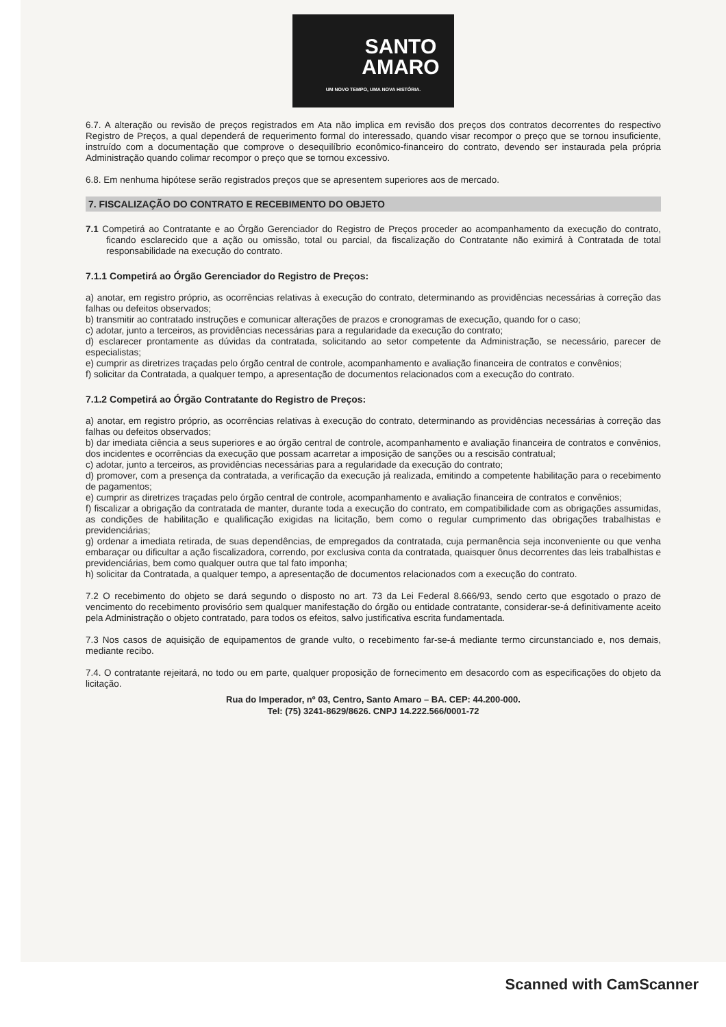SANTO
AMARO
UM NOVO TEMPO, UMA NOVA HISTÓRIA.
6.7. A alteração ou revisão de preços registrados em Ata não implica em revisão dos preços dos contratos decorrentes do respectivo Registro de Preços, a qual dependerá de requerimento formal do interessado, quando visar recompor o preço que se tornou insuficiente, instruído com a documentação que comprove o desequilíbrio econômico-financeiro do contrato, devendo ser instaurada pela própria Administração quando colimar recompor o preço que se tornou excessivo.
6.8. Em nenhuma hipótese serão registrados preços que se apresentem superiores aos de mercado.
7. FISCALIZAÇÃO DO CONTRATO E RECEBIMENTO DO OBJETO
7.1 Competirá ao Contratante e ao Órgão Gerenciador do Registro de Preços proceder ao acompanhamento da execução do contrato, ficando esclarecido que a ação ou omissão, total ou parcial, da fiscalização do Contratante não eximirá à Contratada de total responsabilidade na execução do contrato.
7.1.1 Competirá ao Órgão Gerenciador do Registro de Preços:
a) anotar, em registro próprio, as ocorrências relativas à execução do contrato, determinando as providências necessárias à correção das falhas ou defeitos observados;
b) transmitir ao contratado instruções e comunicar alterações de prazos e cronogramas de execução, quando for o caso;
c) adotar, junto a terceiros, as providências necessárias para a regularidade da execução do contrato;
d) esclarecer prontamente as dúvidas da contratada, solicitando ao setor competente da Administração, se necessário, parecer de especialistas;
e) cumprir as diretrizes traçadas pelo órgão central de controle, acompanhamento e avaliação financeira de contratos e convênios;
f) solicitar da Contratada, a qualquer tempo, a apresentação de documentos relacionados com a execução do contrato.
7.1.2 Competirá ao Órgão Contratante do Registro de Preços:
a) anotar, em registro próprio, as ocorrências relativas à execução do contrato, determinando as providências necessárias à correção das falhas ou defeitos observados;
b) dar imediata ciência a seus superiores e ao órgão central de controle, acompanhamento e avaliação financeira de contratos e convênios, dos incidentes e ocorrências da execução que possam acarretar a imposição de sanções ou a rescisão contratual;
c) adotar, junto a terceiros, as providências necessárias para a regularidade da execução do contrato;
d) promover, com a presença da contratada, a verificação da execução já realizada, emitindo a competente habilitação para o recebimento de pagamentos;
e) cumprir as diretrizes traçadas pelo órgão central de controle, acompanhamento e avaliação financeira de contratos e convênios;
f) fiscalizar a obrigação da contratada de manter, durante toda a execução do contrato, em compatibilidade com as obrigações assumidas, as condições de habilitação e qualificação exigidas na licitação, bem como o regular cumprimento das obrigações trabalhistas e previdenciárias;
g) ordenar a imediata retirada, de suas dependências, de empregados da contratada, cuja permanência seja inconveniente ou que venha embaraçar ou dificultar a ação fiscalizadora, correndo, por exclusiva conta da contratada, quaisquer ônus decorrentes das leis trabalhistas e previdenciárias, bem como qualquer outra que tal fato imponha;
h) solicitar da Contratada, a qualquer tempo, a apresentação de documentos relacionados com a execução do contrato.
7.2 O recebimento do objeto se dará segundo o disposto no art. 73 da Lei Federal 8.666/93, sendo certo que esgotado o prazo de vencimento do recebimento provisório sem qualquer manifestação do órgão ou entidade contratante, considerar-se-á definitivamente aceito pela Administração o objeto contratado, para todos os efeitos, salvo justificativa escrita fundamentada.
7.3 Nos casos de aquisição de equipamentos de grande vulto, o recebimento far-se-á mediante termo circunstanciado e, nos demais, mediante recibo.
7.4. O contratante rejeitará, no todo ou em parte, qualquer proposição de fornecimento em desacordo com as especificações do objeto da licitação.
Rua do Imperador, nº 03, Centro, Santo Amaro – BA. CEP: 44.200-000.
Tel: (75) 3241-8629/8626. CNPJ 14.222.566/0001-72
Scanned with CamScanner